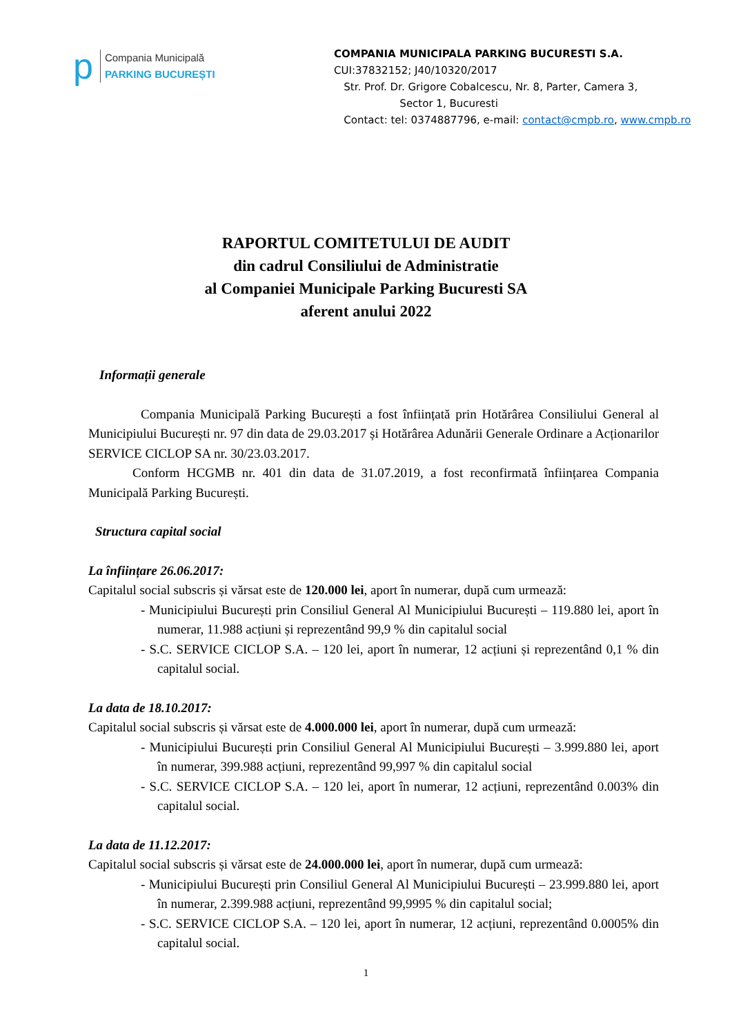p
Compania Municipală
PARKING BUCUREȘTI
COMPANIA MUNICIPALA PARKING BUCURESTI S.A.
CUI:37832152; J40/10320/2017
Str. Prof. Dr. Grigore Cobalcescu, Nr. 8, Parter, Camera 3,
Sector 1, Bucuresti
Contact: tel: 0374887796, e-mail: contact@cmpb.ro, www.cmpb.ro
RAPORTUL COMITETULUI DE AUDIT
din cadrul Consiliului de Administratie
al Companiei Municipale Parking Bucuresti SA
aferent anului 2022
Informații generale
Compania Municipală Parking București a fost înființată prin Hotărârea Consiliului General al Municipiului București nr. 97 din data de 29.03.2017 și Hotărârea Adunării Generale Ordinare a Acționarilor SERVICE CICLOP SA nr. 30/23.03.2017.
Conform HCGMB nr. 401 din data de 31.07.2019, a fost reconfirmată înființarea Compania Municipală Parking București.
Structura capital social
La înființare 26.06.2017:
Capitalul social subscris și vărsat este de 120.000 lei, aport în numerar, după cum urmează:
- Municipiului București prin Consiliul General Al Municipiului București – 119.880 lei, aport în numerar, 11.988 acțiuni și reprezentând 99,9 % din capitalul social
- S.C. SERVICE CICLOP S.A. – 120 lei, aport în numerar, 12 acțiuni și reprezentând 0,1 % din capitalul social.
La data de 18.10.2017:
Capitalul social subscris și vărsat este de 4.000.000 lei, aport în numerar, după cum urmează:
- Municipiului București prin Consiliul General Al Municipiului București – 3.999.880 lei, aport în numerar, 399.988 acțiuni, reprezentând 99,997 % din capitalul social
- S.C. SERVICE CICLOP S.A. – 120 lei, aport în numerar, 12 acțiuni, reprezentând 0.003% din capitalul social.
La data de 11.12.2017:
Capitalul social subscris și vărsat este de 24.000.000 lei, aport în numerar, după cum urmează:
- Municipiului București prin Consiliul General Al Municipiului București – 23.999.880 lei, aport în numerar, 2.399.988 acțiuni, reprezentând 99,9995 % din capitalul social;
- S.C. SERVICE CICLOP S.A. – 120 lei, aport în numerar, 12 acțiuni, reprezentând 0.0005% din capitalul social.
1